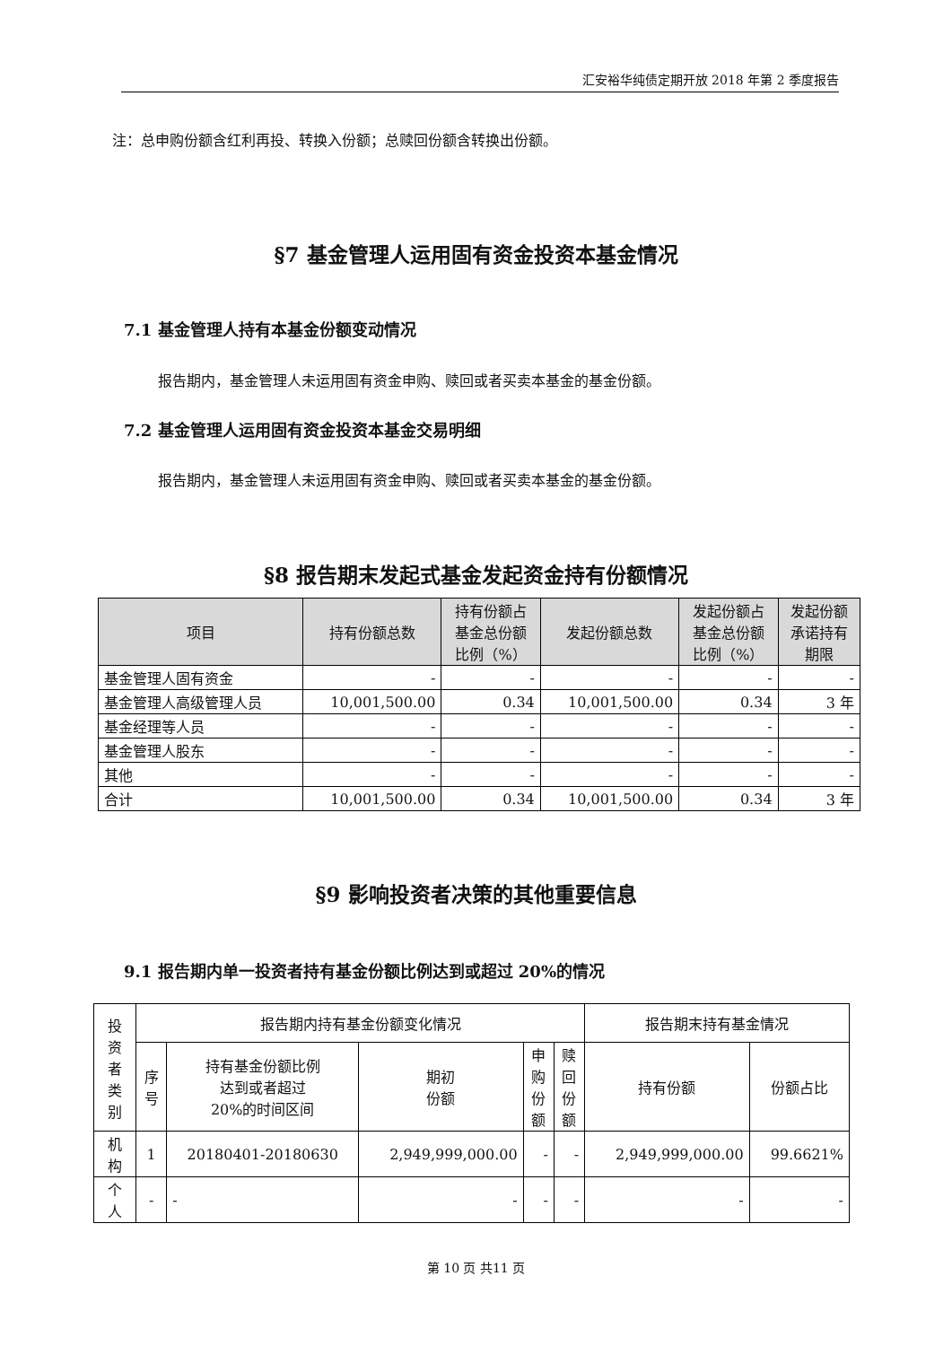汇安裕华纯债定期开放 2018 年第 2 季度报告
注：总申购份额含红利再投、转换入份额；总赎回份额含转换出份额。
§7 基金管理人运用固有资金投资本基金情况
7.1 基金管理人持有本基金份额变动情况
报告期内，基金管理人未运用固有资金申购、赎回或者买卖本基金的基金份额。
7.2 基金管理人运用固有资金投资本基金交易明细
报告期内，基金管理人未运用固有资金申购、赎回或者买卖本基金的基金份额。
§8 报告期末发起式基金发起资金持有份额情况
| 项目 | 持有份额总数 | 持有份额占 基金总份额 比例（%） | 发起份额总数 | 发起份额占 基金总份额 比例（%） | 发起份额 承诺持有 期限 |
| --- | --- | --- | --- | --- | --- |
| 基金管理人固有资金 | - | - | - | - | - |
| 基金管理人高级管理人员 | 10,001,500.00 | 0.34 | 10,001,500.00 | 0.34 | 3 年 |
| 基金经理等人员 | - | - | - | - | - |
| 基金管理人股东 | - | - | - | - | - |
| 其他 | - | - | - | - | - |
| 合计 | 10,001,500.00 | 0.34 | 10,001,500.00 | 0.34 | 3 年 |
§9 影响投资者决策的其他重要信息
9.1 报告期内单一投资者持有基金份额比例达到或超过 20%的情况
| 投 资 者 类 别 | 报告期内持有基金份额变化情况 | | | | | 报告期末持有基金情况 | |
| | 序 号 | 持有基金份额比例 达到或者超过 20%的时间区间 | 期初 份额 | 申 购 份 额 | 赎 回 份 额 | 持有份额 | 份额占比 |
| 机 构 | 1 | 20180401-20180630 | 2,949,999,000.00 | - | - | 2,949,999,000.00 | 99.6621% |
| 个 人 | - | - | - | - | - | - | - |
第 10 页 共11 页